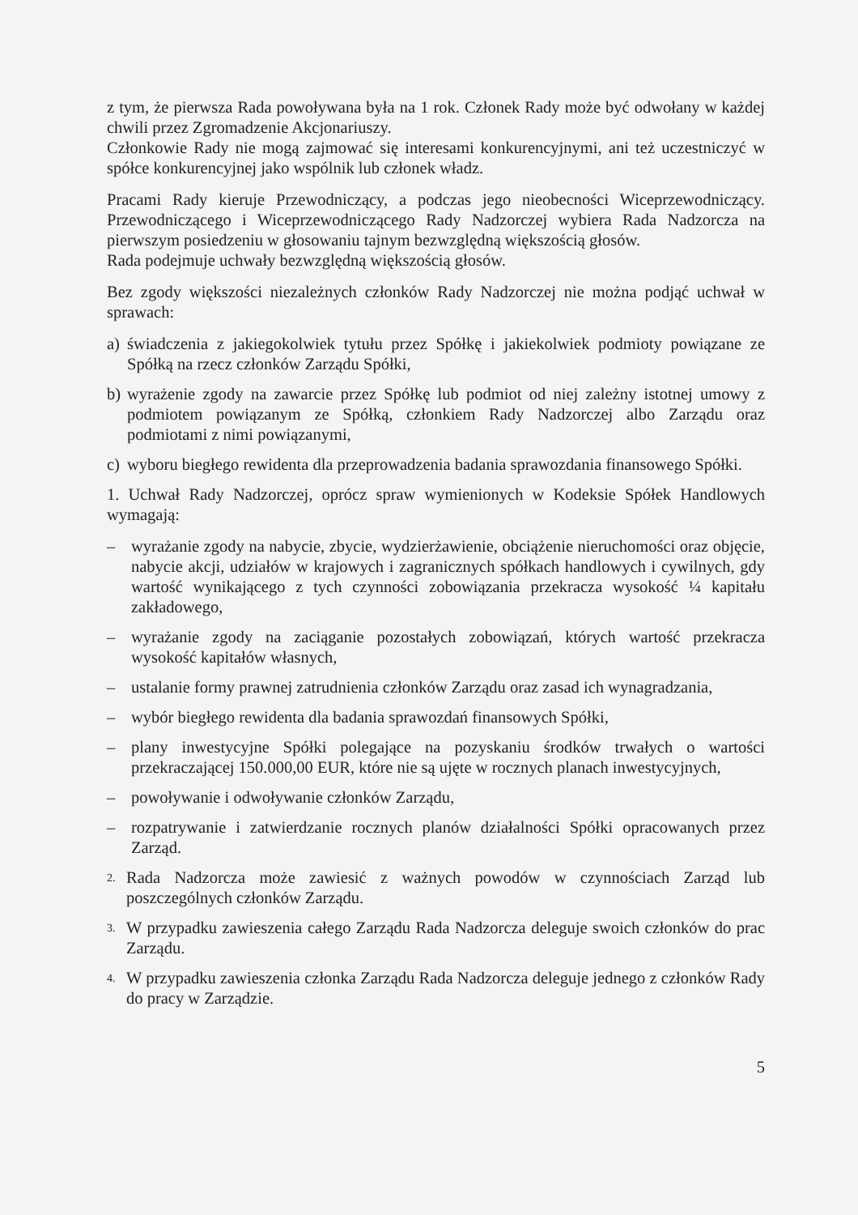z tym, że pierwsza Rada powoływana była na 1 rok. Członek Rady może być odwołany w każdej chwili przez Zgromadzenie Akcjonariuszy.
Członkowie Rady nie mogą zajmować się interesami konkurencyjnymi, ani też uczestniczyć w spółce konkurencyjnej jako wspólnik lub członek władz.
Pracami Rady kieruje Przewodniczący, a podczas jego nieobecności Wiceprzewodniczący. Przewodniczącego i Wiceprzewodniczącego Rady Nadzorczej wybiera Rada Nadzorcza na pierwszym posiedzeniu w głosowaniu tajnym bezwzględną większością głosów.
Rada podejmuje uchwały bezwzględną większością głosów.
Bez zgody większości niezależnych członków Rady Nadzorczej nie można podjąć uchwał w sprawach:
a) świadczenia z jakiegokolwiek tytułu przez Spółkę i jakiekolwiek podmioty powiązane ze Spółką na rzecz członków Zarządu Spółki,
b) wyrażenie zgody na zawarcie przez Spółkę lub podmiot od niej zależny istotnej umowy z podmiotem powiązanym ze Spółką, członkiem Rady Nadzorczej albo Zarządu oraz podmiotami z nimi powiązanymi,
c) wyboru biegłego rewidenta dla przeprowadzenia badania sprawozdania finansowego Spółki.
1. Uchwał Rady Nadzorczej, oprócz spraw wymienionych w Kodeksie Spółek Handlowych wymagają:
– wyrażanie zgody na nabycie, zbycie, wydzierżawienie, obciążenie nieruchomości oraz objęcie, nabycie akcji, udziałów w krajowych i zagranicznych spółkach handlowych i cywilnych, gdy wartość wynikającego z tych czynności zobowiązania przekracza wysokość ¼ kapitału zakładowego,
– wyrażanie zgody na zaciąganie pozostałych zobowiązań, których wartość przekracza wysokość kapitałów własnych,
– ustalanie formy prawnej zatrudnienia członków Zarządu oraz zasad ich wynagradzania,
– wybór biegłego rewidenta dla badania sprawozdań finansowych Spółki,
– plany inwestycyjne Spółki polegające na pozyskaniu środków trwałych o wartości przekraczającej 150.000,00 EUR, które nie są ujęte w rocznych planach inwestycyjnych,
– powoływanie i odwoływanie członków Zarządu,
– rozpatrywanie i zatwierdzanie rocznych planów działalności Spółki opracowanych przez Zarząd.
2. Rada Nadzorcza może zawiesić z ważnych powodów w czynnościach Zarząd lub poszczególnych członków Zarządu.
3. W przypadku zawieszenia całego Zarządu Rada Nadzorcza deleguje swoich członków do prac Zarządu.
4. W przypadku zawieszenia członka Zarządu Rada Nadzorcza deleguje jednego z członków Rady do pracy w Zarządzie.
5